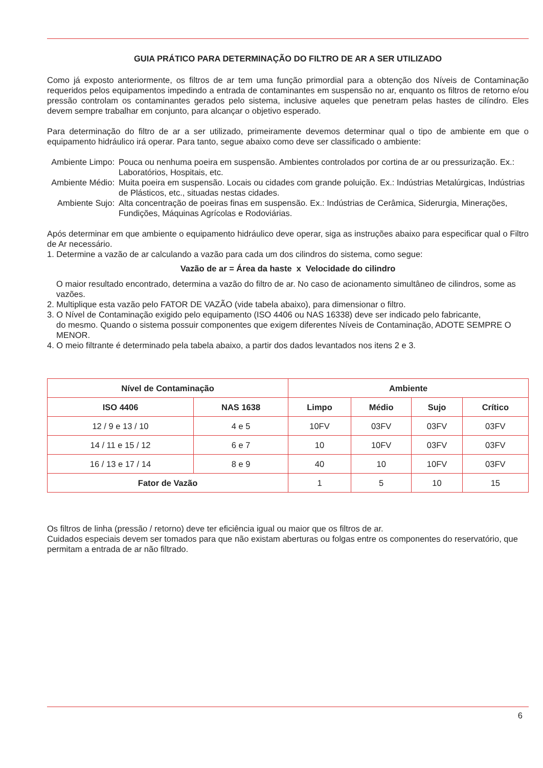GUIA PRÁTICO PARA DETERMINAÇÃO DO FILTRO DE AR A SER UTILIZADO
Como já exposto anteriormente, os filtros de ar tem uma função primordial para a obtenção dos Níveis de Contaminação requeridos pelos equipamentos impedindo a entrada de contaminantes em suspensão no ar, enquanto os filtros de retorno e/ou pressão controlam os contaminantes gerados pelo sistema, inclusive aqueles que penetram pelas hastes de cilíndro. Eles devem sempre trabalhar em conjunto, para alcançar o objetivo esperado.
Para determinação do filtro de ar a ser utilizado, primeiramente devemos determinar qual o tipo de ambiente em que o equipamento hidráulico irá operar. Para tanto, segue abaixo como deve ser classificado o ambiente:
Ambiente Limpo:
Pouca ou nenhuma poeira em suspensão. Ambientes controlados por cortina de ar ou pressurização. Ex.: Laboratórios, Hospitais, etc.
Ambiente Médio:
Muita poeira em suspensão. Locais ou cidades com grande poluição. Ex.: Indústrias Metalúrgicas, Indústrias de Plásticos, etc., situadas nestas cidades.
Ambiente Sujo:
Alta concentração de poeiras finas em suspensão. Ex.: Indústrias de Cerâmica, Siderurgia, Minerações, Fundições, Máquinas Agrícolas e Rodoviárias.
Após determinar em que ambiente o equipamento hidráulico deve operar, siga as instruções abaixo para especificar qual o Filtro de Ar necessário.
1. Determine a vazão de ar calculando a vazão para cada um dos cilindros do sistema, como segue:
Vazão de ar = Área da haste x Velocidade do cilindro
O maior resultado encontrado, determina a vazão do filtro de ar. No caso de acionamento simultâneo de cilindros, some as vazões.
2. Multiplique esta vazão pelo FATOR DE VAZÃO (vide tabela abaixo), para dimensionar o filtro.
3. O Nível de Contaminação exigido pelo equipamento (ISO 4406 ou NAS 16338) deve ser indicado pelo fabricante,
do mesmo. Quando o sistema possuir componentes que exigem diferentes Níveis de Contaminação, ADOTE SEMPRE O MENOR.
4. O meio filtrante é determinado pela tabela abaixo, a partir dos dados levantados nos itens 2 e 3.
| Nível de Contaminação | | Ambiente | | | |
| --- | --- | --- | --- | --- | --- |
| ISO 4406 | NAS 1638 | Limpo | Médio | Sujo | Crítico |
| 12 / 9 e 13 / 10 | 4 e 5 | 10FV | 03FV | 03FV | 03FV |
| 14 / 11 e 15 / 12 | 6 e 7 | 10 | 10FV | 03FV | 03FV |
| 16 / 13 e 17 / 14 | 8 e 9 | 40 | 10 | 10FV | 03FV |
| Fator de Vazão | | 1 | 5 | 10 | 15 |
Os filtros de linha (pressão / retorno) deve ter eficiência igual ou maior que os filtros de ar.
Cuidados especiais devem ser tomados para que não existam aberturas ou folgas entre os componentes do reservatório, que permitam a entrada de ar não filtrado.
6